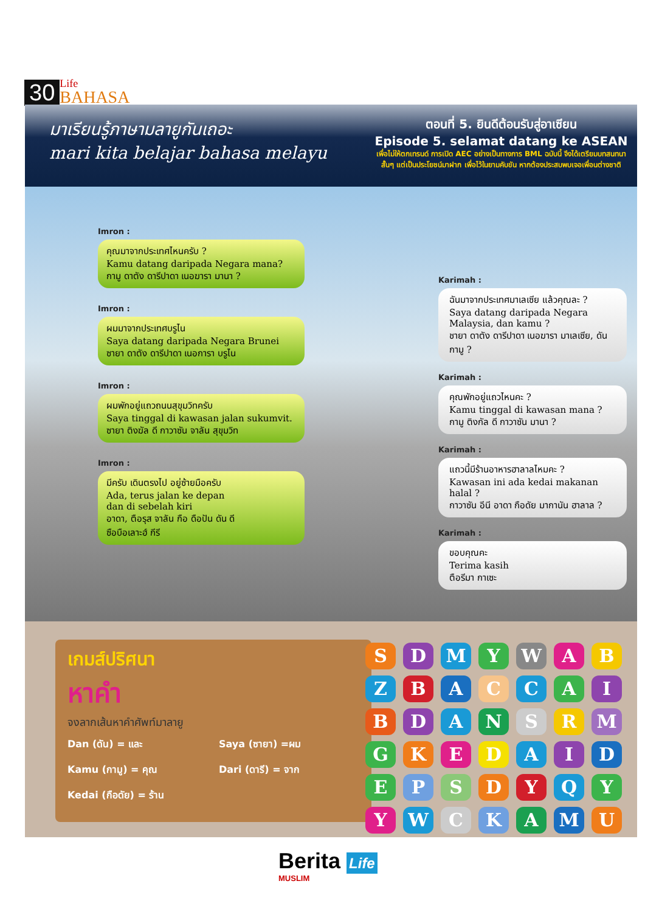30 Life
BAHASA
มาเรียนรู้ภาษามลายูกันเถอะ
mari kita belajar bahasa melayu
ตอนที่ 5. ยินดีต้อนรับสู่อาเซียน
Episode 5. selamat datang ke ASEAN
เพื่อไม่ให้ตกเทรนด์ การเปิด AEC อย่างเป็นทางการ BML ฉบับนี้ จึงได้เตรียมบทสนทนา
สั้นๆ แต่เป็นประโยชน์มาฝาก เพื่อไว้ในยามคับขัน หากต้องประสบพบเจอเพื่อนต่างชาติ
Imron :
คุณมาจากประเทศไหนครับ ?
Kamu datang daripada Negara mana?
กามู ดาตัง ดารีปาดา เนอฆารา มานา ?
Imron :
ผมมาจากประเทศบรูไน
Saya datang daripada Negara Brunei
ซายา ดาตัง ดารีปาดา เนอการา บรูไน
Imron :
ผมพักอยู่แถวถนนสุขุมวิทครับ
Saya tinggal di kawasan jalan sukumvit.
ซายา ติงฆัล ดี กาวาซัน จาลัน สุขุมวิท
Imron :
มีครับ เดินตรงไป อยู่ซ้ายมือครับ
Ada, terus jalan ke depan
dan di sebelah kiri
อาดา, ตือรุส จาลัน กือ ดือปัน ดัน ดี
ซือบือเลาะฮ์ กีรี
Karimah :
ฉันมาจากประเทศมาเลเซีย แล้วคุณละ ?
Saya datang daripada Negara Malaysia, dan kamu ?
ชายา ดาตัง ดารีปาดา เนอฆารา มาเลเซีย, ดัน กามู ?
Karimah :
คุณพักอยู่แถวไหนคะ ?
Kamu tinggal di kawasan mana ?
กามู ติงกัล ดี กาวาซัน มานา ?
Karimah :
แถวนี้มีร้านอาหารฮาลาลไหมคะ ?
Kawasan ini ada kedai makanan halal ?
กาวาซัน อีนี อาดา กือดัย มากานัน ฮาลาล ?
Karimah :
ขอบคุณคะ
Terima kasih
ตือรีมา กาเซะ
เกมส์ปริศนา
หาคำ
จงลากเส้นหาคำศัพท์มาลายู
Dan (ดัน) = และ Saya (ซายา) =ผม Kamu (กามู) = คุณ Dari (ดารี) = จาก Kedai (กือดัย) = ร้าน
SDMYWAB ZBACCAI BDANSRM GKEDAID EPSDYQY YWCKAMU
Berita Life
MUSLIM